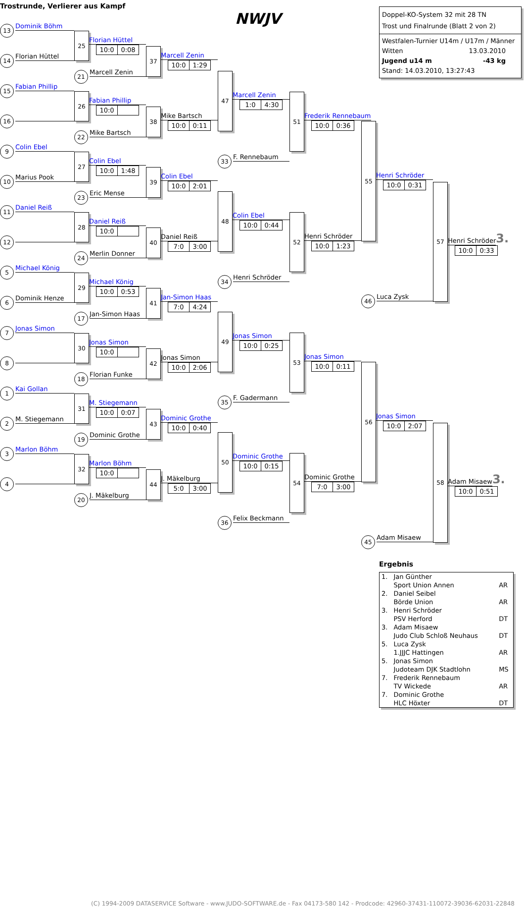Trostrunde, Verlierer aus Kampf
13 Dominik Böhm
14 Florian Hüttel
15 Fabian Phillip
16
9 Colin Ebel
10 Marius Pook
11 Daniel Reiß
12
5 Michael König
6 Dominik Henze
7 Jonas Simon
8
1 Kai Gollan
2 M. Stiegemann
3 Marlon Böhm
4
25
Florian Hüttel
10:0 0:08
21 Marcell Zenin
26
Fabian Phillip
10:0
22 Mike Bartsch
27
Colin Ebel
10:0 1:48
23 Eric Mense
28
Daniel Reiß
10:0
24 Merlin Donner
29
Michael König
10:0 0:53
17 Jan-Simon Haas
30
Jonas Simon
10:0
18 Florian Funke
31
M. Stiegemann
10:0 0:07
19 Dominic Grothe
32
Marlon Böhm
10:0
20 J. Mäkelburg
37
Marcell Zenin
10:0 1:29
38
Mike Bartsch
10:0 0:11
39
Colin Ebel
10:0 2:01
40
Daniel Reiß
7:0 3:00
41
Jan-Simon Haas
7:0 4:24
42
Jonas Simon
10:0 2:06
43
Dominic Grothe
10:0 0:40
44
J. Mäkelburg
5:0 3:00
NWJV
47
Marcell Zenin
1:0 4:30
33 F. Rennebaum
48
Colin Ebel
10:0 0:44
34 Henri Schröder
49
Jonas Simon
10:0 0:25
35 F. Gadermann
50
Dominic Grothe
10:0 0:15
36 Felix Beckmann
51
Frederik Rennebaum
10:0 0:36
52
Henri Schröder
10:0 1:23
53
Jonas Simon
10:0 0:11
54
Dominic Grothe
7:0 3:00
Doppel-KO-System 32 mit 28 TN
Trost und Finalrunde (Blatt 2 von 2)
Westfalen-Turnier U14m / U17m / Männer
Witten 13.03.2010
Jugend u14 m -43 kg
Stand: 14.03.2010, 13:27:43
55
Henri Schröder
10:0 0:31
46 Luca Zysk
56
Jonas Simon
10:0 2:07
45 Adam Misaew
Ergebnis
| 1. | Jan Günther Sport Union Annen | AR |
| 2. | Daniel Seibel Börde Union | AR |
| 3. | Henri Schröder PSV Herford | DT |
| 3. | Adam Misaew Judo Club Schloß Neuhaus | DT |
| 5. | Luca Zysk 1.JJJC Hattingen | AR |
| 5. | Jonas Simon Judoteam DJK Stadtlohn | MS |
| 7. | Frederik Rennebaum TV Wickede | AR |
| 7. | Dominic Grothe HLC Höxter | DT |
57
Henri Schröder 3.
10:0 0:33
58
Adam Misaew 3.
10:0 0:51
(C) 1994-2009 DATASERVICE Software - www.JUDO-SOFTWARE.de - Fax 04173-580 142 - Prodcode: 42960-37431-110072-39036-62031-22848